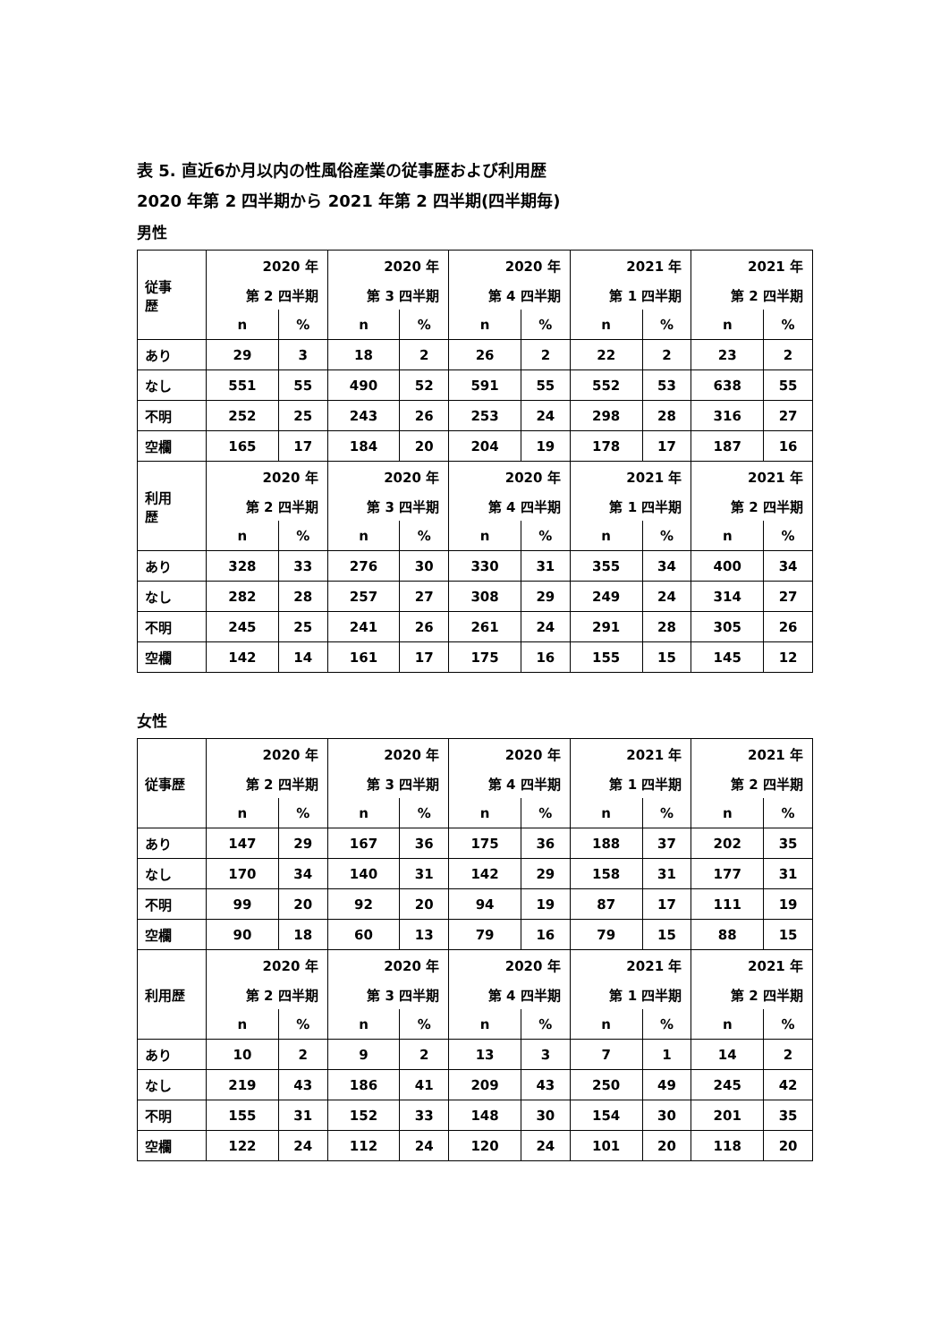表 5. 直近6か月以内の性風俗産業の従事歴および利用歴
2020 年第 2 四半期から 2021 年第 2 四半期(四半期毎)
男性
| 従事 歴 | 2020 年 | | 2020 年 | | 2020 年 | | 2021 年 | | 2021 年 | |
| | 第 2 四半期 | | 第 3 四半期 | | 第 4 四半期 | | 第 1 四半期 | | 第 2 四半期 | |
| | n | % | n | % | n | % | n | % | n | % |
| あり | 29 | 3 | 18 | 2 | 26 | 2 | 22 | 2 | 23 | 2 |
| なし | 551 | 55 | 490 | 52 | 591 | 55 | 552 | 53 | 638 | 55 |
| 不明 | 252 | 25 | 243 | 26 | 253 | 24 | 298 | 28 | 316 | 27 |
| 空欄 | 165 | 17 | 184 | 20 | 204 | 19 | 178 | 17 | 187 | 16 |
| 利用 歴 | 2020 年 | | 2020 年 | | 2020 年 | | 2021 年 | | 2021 年 | |
| | 第 2 四半期 | | 第 3 四半期 | | 第 4 四半期 | | 第 1 四半期 | | 第 2 四半期 | |
| | n | % | n | % | n | % | n | % | n | % |
| あり | 328 | 33 | 276 | 30 | 330 | 31 | 355 | 34 | 400 | 34 |
| なし | 282 | 28 | 257 | 27 | 308 | 29 | 249 | 24 | 314 | 27 |
| 不明 | 245 | 25 | 241 | 26 | 261 | 24 | 291 | 28 | 305 | 26 |
| 空欄 | 142 | 14 | 161 | 17 | 175 | 16 | 155 | 15 | 145 | 12 |
女性
| 従事歴 | 2020 年 | | 2020 年 | | 2020 年 | | 2021 年 | | 2021 年 | |
| | 第 2 四半期 | | 第 3 四半期 | | 第 4 四半期 | | 第 1 四半期 | | 第 2 四半期 | |
| | n | % | n | % | n | % | n | % | n | % |
| あり | 147 | 29 | 167 | 36 | 175 | 36 | 188 | 37 | 202 | 35 |
| なし | 170 | 34 | 140 | 31 | 142 | 29 | 158 | 31 | 177 | 31 |
| 不明 | 99 | 20 | 92 | 20 | 94 | 19 | 87 | 17 | 111 | 19 |
| 空欄 | 90 | 18 | 60 | 13 | 79 | 16 | 79 | 15 | 88 | 15 |
| 利用歴 | 2020 年 | | 2020 年 | | 2020 年 | | 2021 年 | | 2021 年 | |
| | 第 2 四半期 | | 第 3 四半期 | | 第 4 四半期 | | 第 1 四半期 | | 第 2 四半期 | |
| | n | % | n | % | n | % | n | % | n | % |
| あり | 10 | 2 | 9 | 2 | 13 | 3 | 7 | 1 | 14 | 2 |
| なし | 219 | 43 | 186 | 41 | 209 | 43 | 250 | 49 | 245 | 42 |
| 不明 | 155 | 31 | 152 | 33 | 148 | 30 | 154 | 30 | 201 | 35 |
| 空欄 | 122 | 24 | 112 | 24 | 120 | 24 | 101 | 20 | 118 | 20 |